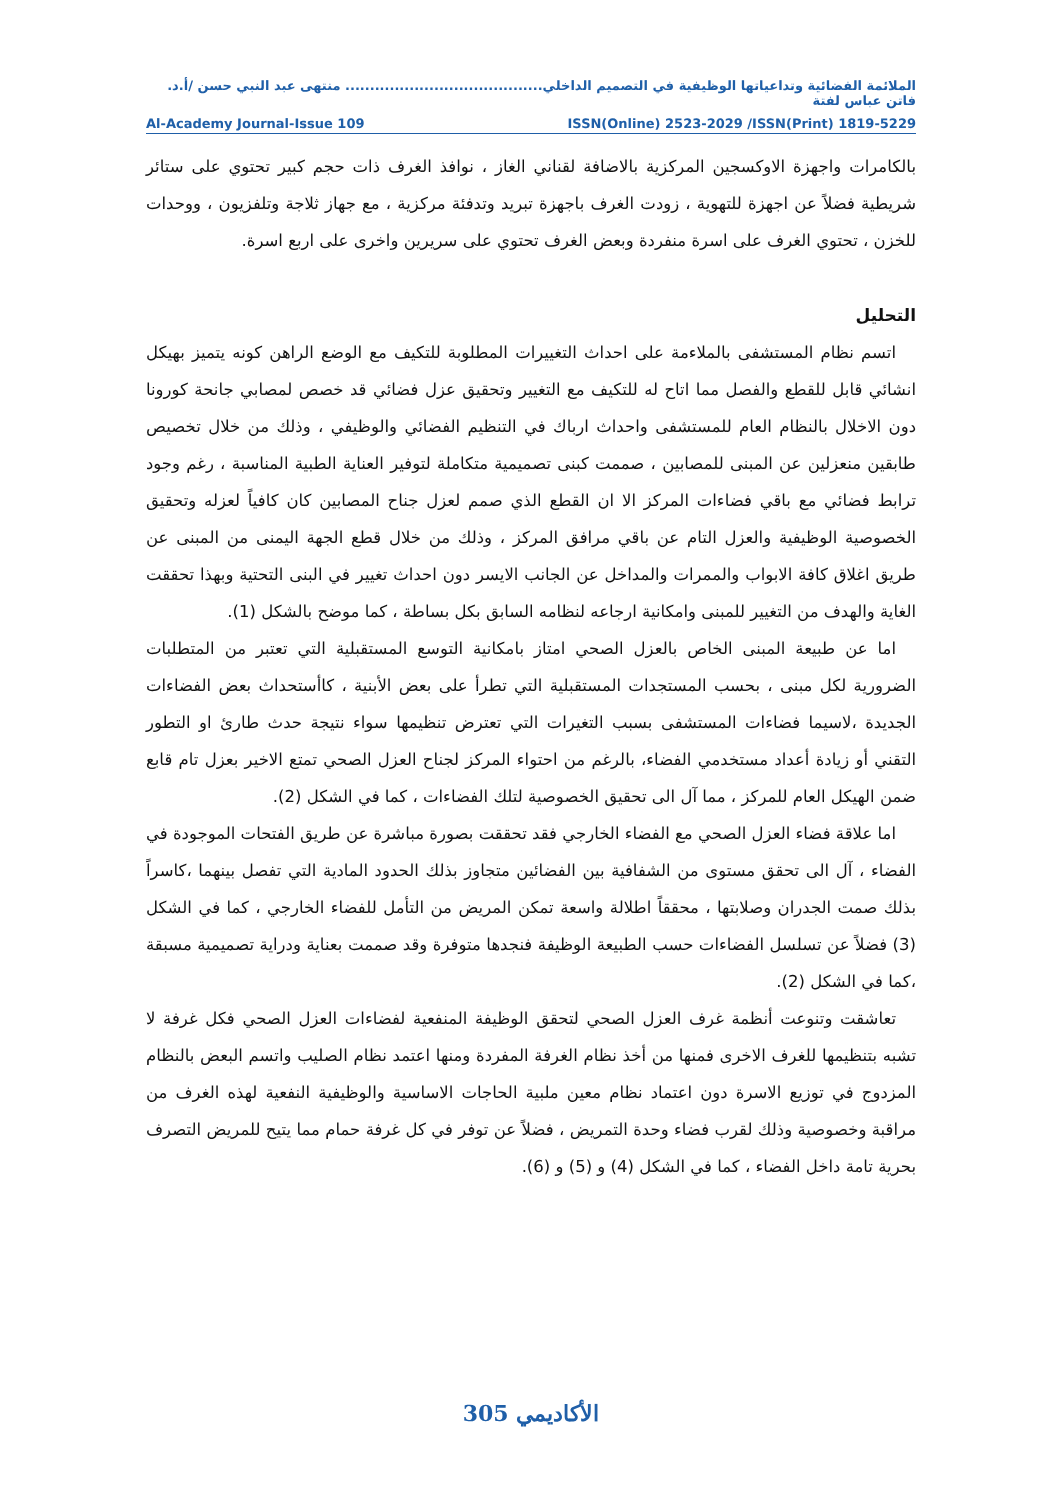الملائمة الفضائية وتداعياتها الوظيفية في التصميم الداخلي........................................ منتهى عبد النبي حسن /أ.د. فاتن عباس لفتة
Al-Academy Journal-Issue 109 ISSN(Online) 2523-2029 /ISSN(Print) 1819-5229
بالكامرات واجهزة الاوكسجين المركزية بالاضافة لقناني الغاز ، نوافذ الغرف ذات حجم كبير تحتوي على ستائر شريطية فضلاً عن اجهزة للتهوية ، زودت الغرف باجهزة تبريد وتدفئة مركزية ، مع جهاز ثلاجة وتلفزيون ، ووحدات للخزن ، تحتوي الغرف على اسرة منفردة وبعض الغرف تحتوي على سريرين واخرى على اربع اسرة.
التحليل
اتسم نظام المستشفى بالملاءمة على احداث التغييرات المطلوبة للتكيف مع الوضع الراهن كونه يتميز بهيكل انشائي قابل للقطع والفصل مما اتاح له للتكيف مع التغيير وتحقيق عزل فضائي قد خصص لمصابي جانحة كورونا دون الاخلال بالنظام العام للمستشفى واحداث ارباك في التنظيم الفضائي والوظيفي ، وذلك من خلال تخصيص طابقين منعزلين عن المبنى للمصابين ، صممت كبنى تصميمية متكاملة لتوفير العناية الطبية المناسبة ، رغم وجود ترابط فضائي مع باقي فضاءات المركز الا ان القطع الذي صمم لعزل جناح المصابين كان كافياً لعزله وتحقيق الخصوصية الوظيفية والعزل التام عن باقي مرافق المركز ، وذلك من خلال قطع الجهة اليمنى من المبنى عن طريق اغلاق كافة الابواب والممرات والمداخل عن الجانب الايسر دون احداث تغيير في البنى التحتية وبهذا تحققت الغاية والهدف من التغيير للمبنى وامكانية ارجاعه لنظامه السابق بكل بساطة ، كما موضح بالشكل (1).
اما عن طبيعة المبنى الخاص بالعزل الصحي امتاز بامكانية التوسع المستقبلية التي تعتبر من المتطلبات الضرورية لكل مبنى ، بحسب المستجدات المستقبلية التي تطرأ على بعض الأبنية ، كاأستحداث بعض الفضاءات الجديدة ،لاسيما فضاءات المستشفى بسبب التغيرات التي تعترض تنظيمها سواء نتيجة حدث طارئ او التطور التقني أو زيادة أعداد مستخدمي الفضاء، بالرغم من احتواء المركز لجناح العزل الصحي تمتع الاخير بعزل تام قابع ضمن الهيكل العام للمركز ، مما آل الى تحقيق الخصوصية لتلك الفضاءات ، كما في الشكل (2).
اما علاقة فضاء العزل الصحي مع الفضاء الخارجي فقد تحققت بصورة مباشرة عن طريق الفتحات الموجودة في الفضاء ، آل الى تحقق مستوى من الشفافية بين الفضائين متجاوز بذلك الحدود المادية التي تفصل بينهما ،كاسراً بذلك صمت الجدران وصلابتها ، محققاً اطلالة واسعة تمكن المريض من التأمل للفضاء الخارجي ، كما في الشكل (3) فضلاً عن تسلسل الفضاءات حسب الطبيعة الوظيفة فنجدها متوفرة وقد صممت بعناية ودراية تصميمية مسبقة ،كما في الشكل (2).
تعاشقت وتنوعت أنظمة غرف العزل الصحي لتحقق الوظيفة المنفعية لفضاءات العزل الصحي فكل غرفة لا تشبه بتنظيمها للغرف الاخرى فمنها من أخذ نظام الغرفة المفردة ومنها اعتمد نظام الصليب واتسم البعض بالنظام المزدوج في توزيع الاسرة دون اعتماد نظام معين ملبية الحاجات الاساسية والوظيفية النفعية لهذه الغرف من مراقبة وخصوصية وذلك لقرب فضاء وحدة التمريض ، فضلاً عن توفر في كل غرفة حمام مما يتيح للمريض التصرف بحرية تامة داخل الفضاء ، كما في الشكل (4) و (5) و (6).
الأكاديمي 305